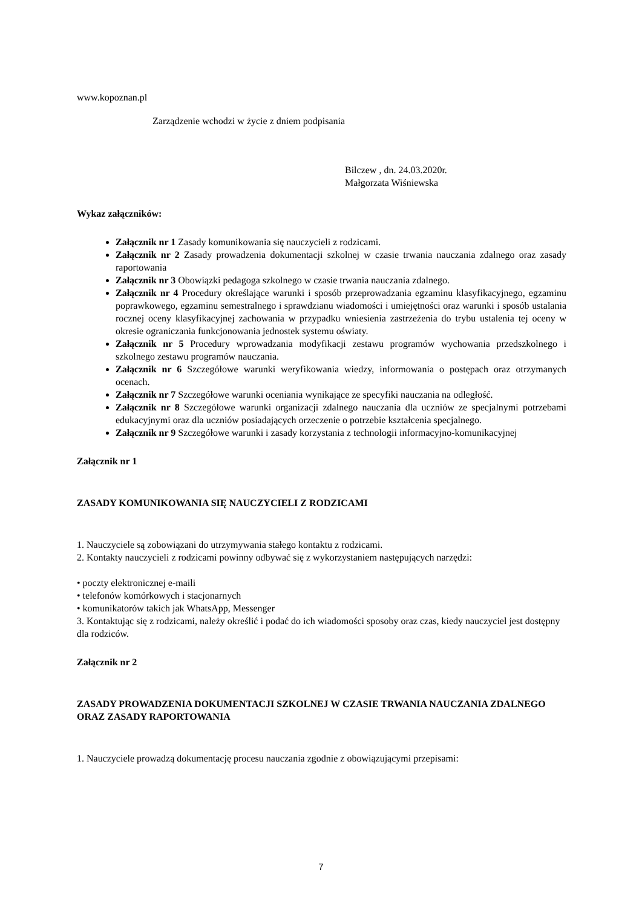www.kopoznan.pl
Zarządzenie wchodzi w życie z dniem podpisania
Bilczew , dn. 24.03.2020r.
Małgorzata Wiśniewska
Wykaz załączników:
Załącznik nr 1 Zasady komunikowania się nauczycieli z rodzicami.
Załącznik nr 2 Zasady prowadzenia dokumentacji szkolnej w czasie trwania nauczania zdalnego oraz zasady raportowania
Załącznik nr 3 Obowiązki pedagoga szkolnego w czasie trwania nauczania zdalnego.
Załącznik nr 4 Procedury określające warunki i sposób przeprowadzania egzaminu klasyfikacyjnego, egzaminu poprawkowego, egzaminu semestralnego i sprawdzianu wiadomości i umiejętności oraz warunki i sposób ustalania rocznej oceny klasyfikacyjnej zachowania w przypadku wniesienia zastrzeżenia do trybu ustalenia tej oceny w okresie ograniczania funkcjonowania jednostek systemu oświaty.
Załącznik nr 5 Procedury wprowadzania modyfikacji zestawu programów wychowania przedszkolnego i szkolnego zestawu programów nauczania.
Załącznik nr 6 Szczegółowe warunki weryfikowania wiedzy, informowania o postępach oraz otrzymanych ocenach.
Załącznik nr 7 Szczegółowe warunki oceniania wynikające ze specyfiki nauczania na odległość.
Załącznik nr 8 Szczegółowe warunki organizacji zdalnego nauczania dla uczniów ze specjalnymi potrzebami edukacyjnymi oraz dla uczniów posiadających orzeczenie o potrzebie kształcenia specjalnego.
Załącznik nr 9 Szczegółowe warunki i zasady korzystania z technologii informacyjno-komunikacyjnej
Załącznik nr 1
ZASADY KOMUNIKOWANIA SIĘ NAUCZYCIELI Z RODZICAMI
1. Nauczyciele są zobowiązani do utrzymywania stałego kontaktu z rodzicami.
2. Kontakty nauczycieli z rodzicami powinny odbywać się z wykorzystaniem następujących narzędzi:
• poczty elektronicznej e-maili
• telefonów komórkowych i stacjonarnych
• komunikatorów takich jak WhatsApp, Messenger
3. Kontaktując się z rodzicami, należy określić i podać do ich wiadomości sposoby oraz czas, kiedy nauczyciel jest dostępny dla rodziców.
Załącznik nr 2
ZASADY PROWADZENIA DOKUMENTACJI SZKOLNEJ W CZASIE TRWANIA NAUCZANIA ZDALNEGO ORAZ ZASADY RAPORTOWANIA
1. Nauczyciele prowadzą dokumentację procesu nauczania zgodnie z obowiązującymi przepisami:
7